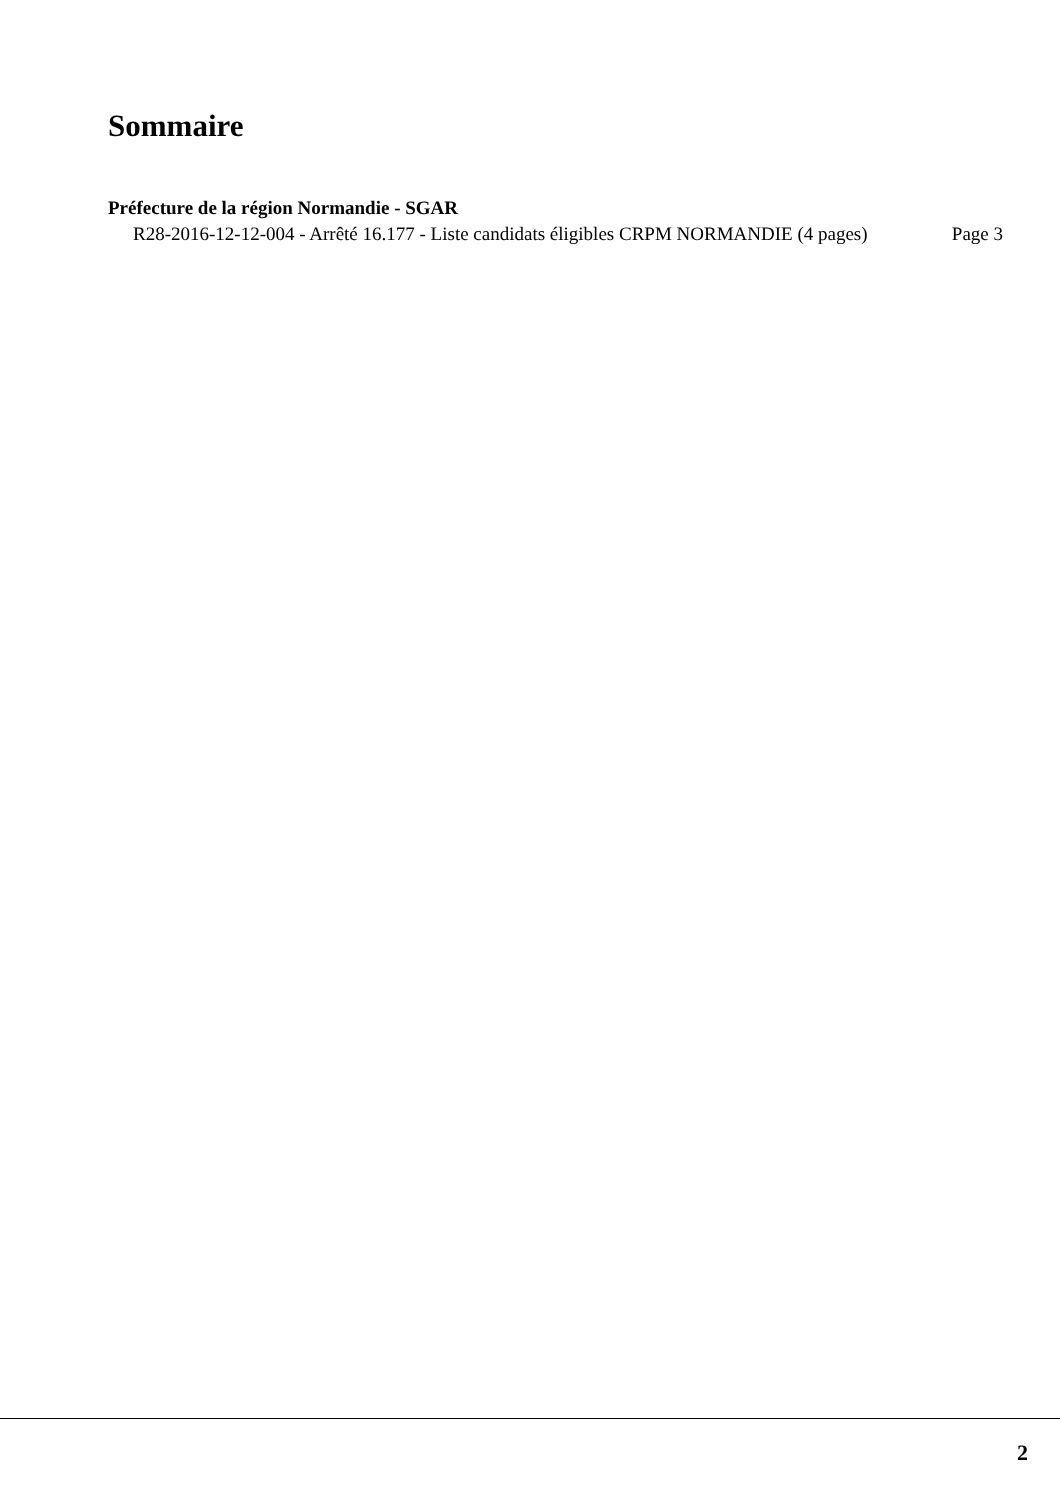Sommaire
Préfecture de la région Normandie - SGAR
R28-2016-12-12-004 - Arrêté 16.177 - Liste candidats éligibles CRPM NORMANDIE (4 pages) Page 3
2